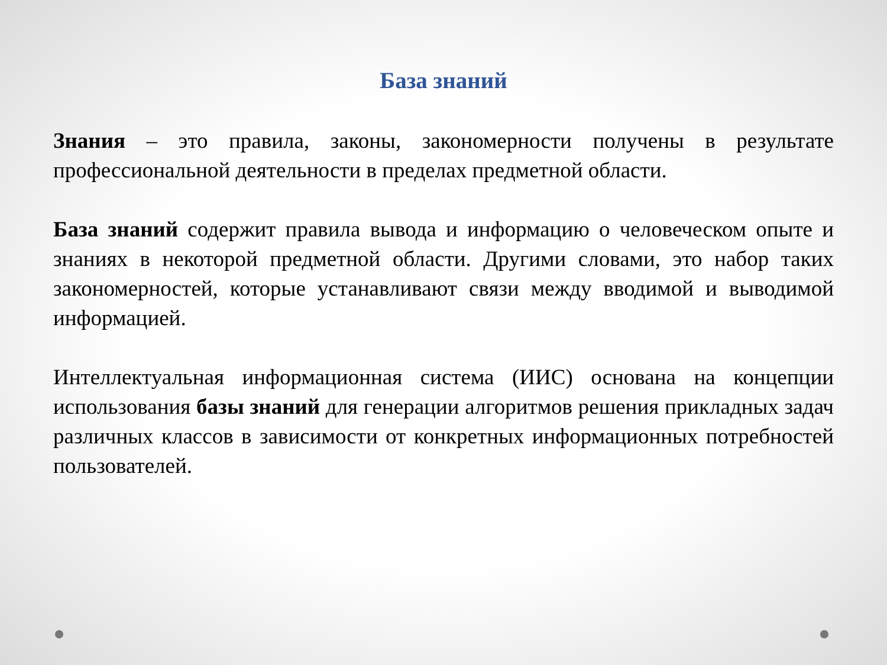База знаний
Знания – это правила, законы, закономерности получены в результате профессиональной деятельности в пределах предметной области.
База знаний содержит правила вывода и информацию о человеческом опыте и знаниях в некоторой предметной области. Другими словами, это набор таких закономерностей, которые устанавливают связи между вводимой и выводимой информацией.
Интеллектуальная информационная система (ИИС) основана на концепции использования базы знаний для генерации алгоритмов решения прикладных задач различных классов в зависимости от конкретных информационных потребностей пользователей.